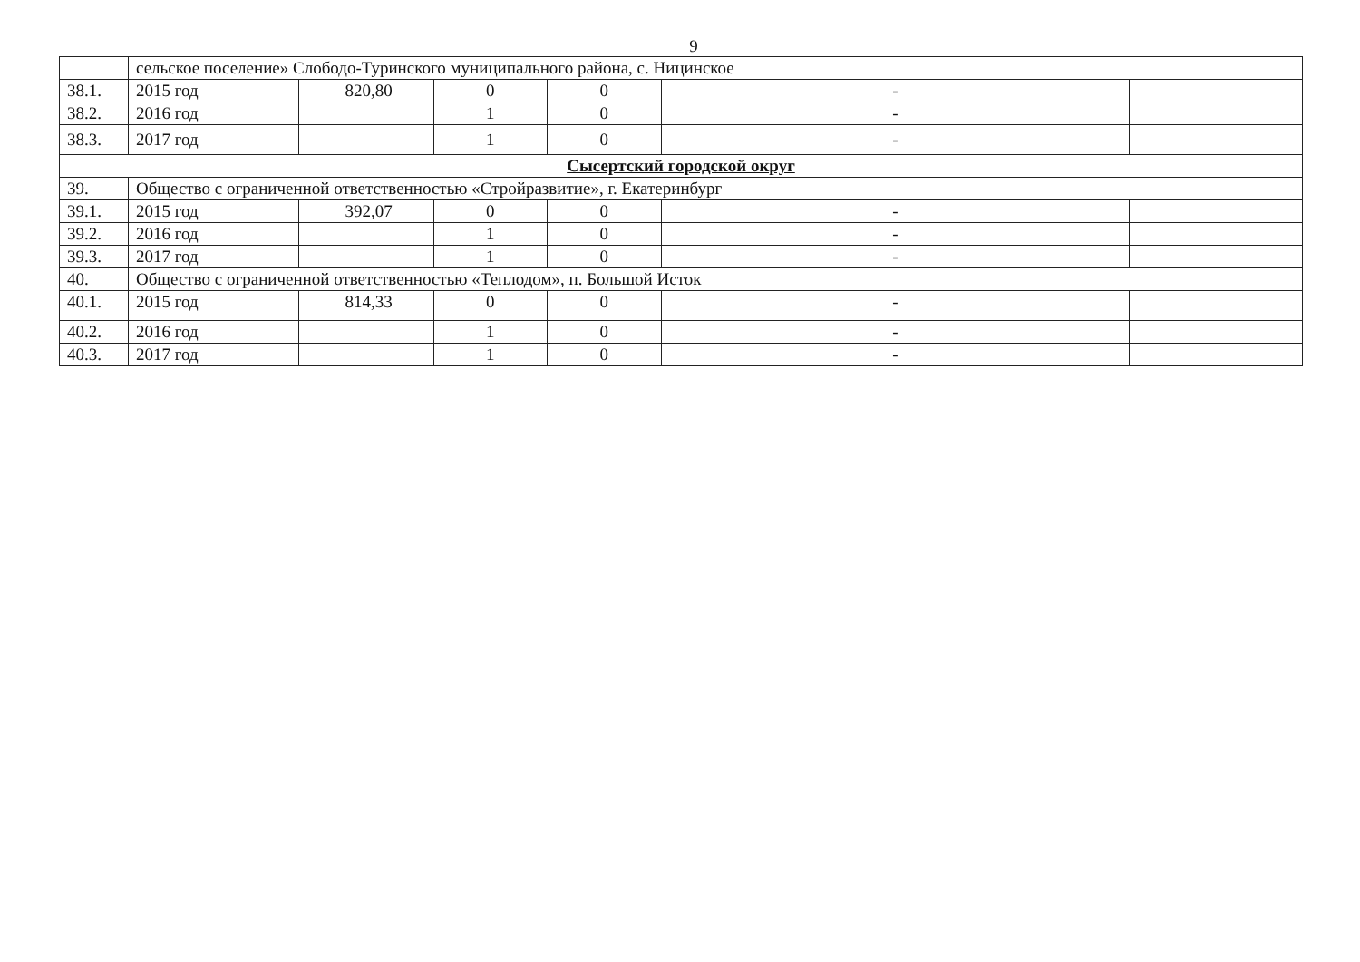9
| | сельское поселение» Слободо-Туринского муниципального района, с. Ницинское | | | | | |
| 38.1. | 2015 год | 820,80 | 0 | 0 | - | |
| 38.2. | 2016 год | | 1 | 0 | - | |
| 38.3. | 2017 год | | 1 | 0 | - | |
| Сысертский городской округ | | | | | | |
| 39. | Общество с ограниченной ответственностью «Стройразвитие», г. Екатеринбург | | | | | |
| 39.1. | 2015 год | 392,07 | 0 | 0 | - | |
| 39.2. | 2016 год | | 1 | 0 | - | |
| 39.3. | 2017 год | | 1 | 0 | - | |
| 40. | Общество с ограниченной ответственностью «Теплодом», п. Большой Исток | | | | | |
| 40.1. | 2015 год | 814,33 | 0 | 0 | - | |
| 40.2. | 2016 год | | 1 | 0 | - | |
| 40.3. | 2017 год | | 1 | 0 | - | |